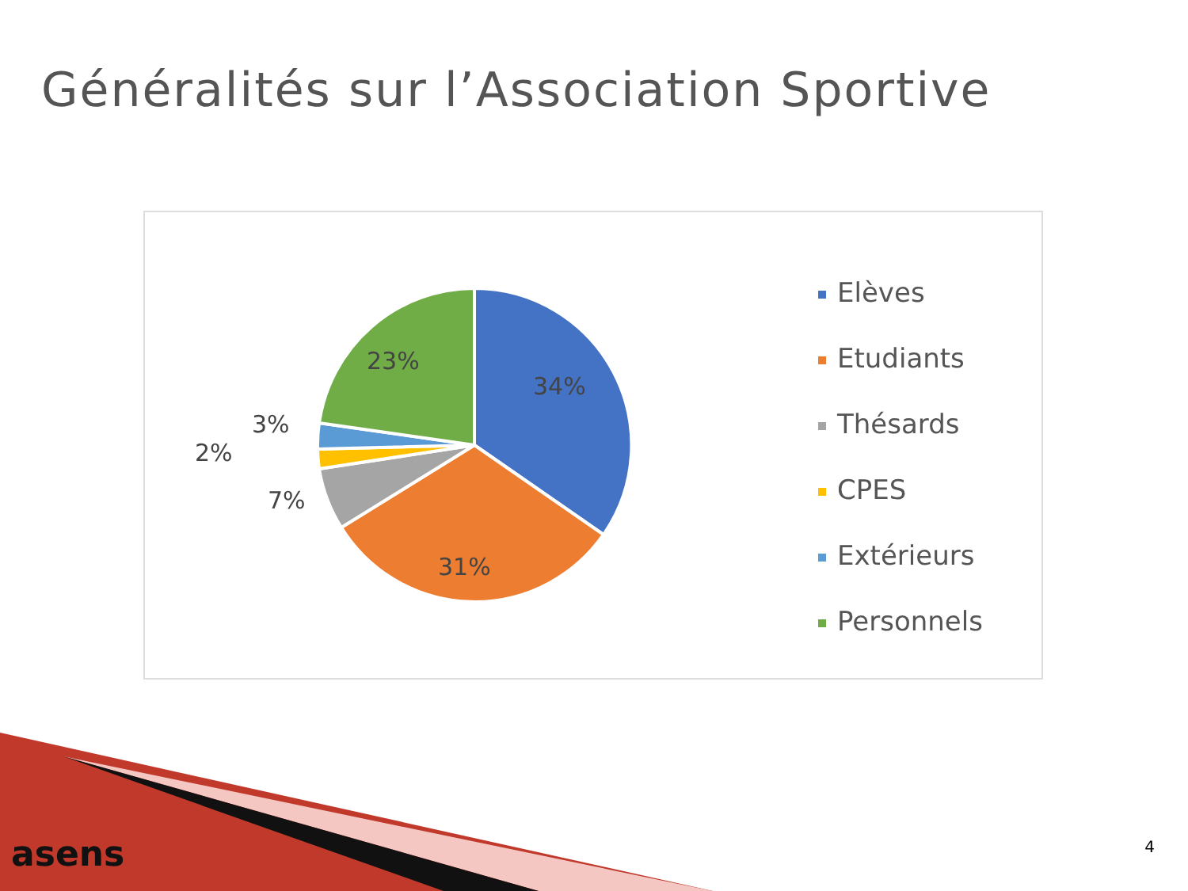Généralités sur l’Association Sportive
34%
31%
7%
2%
3%
23%
Elèves
Etudiants
Thésards
CPES
Extérieurs
Personnels
asens 4